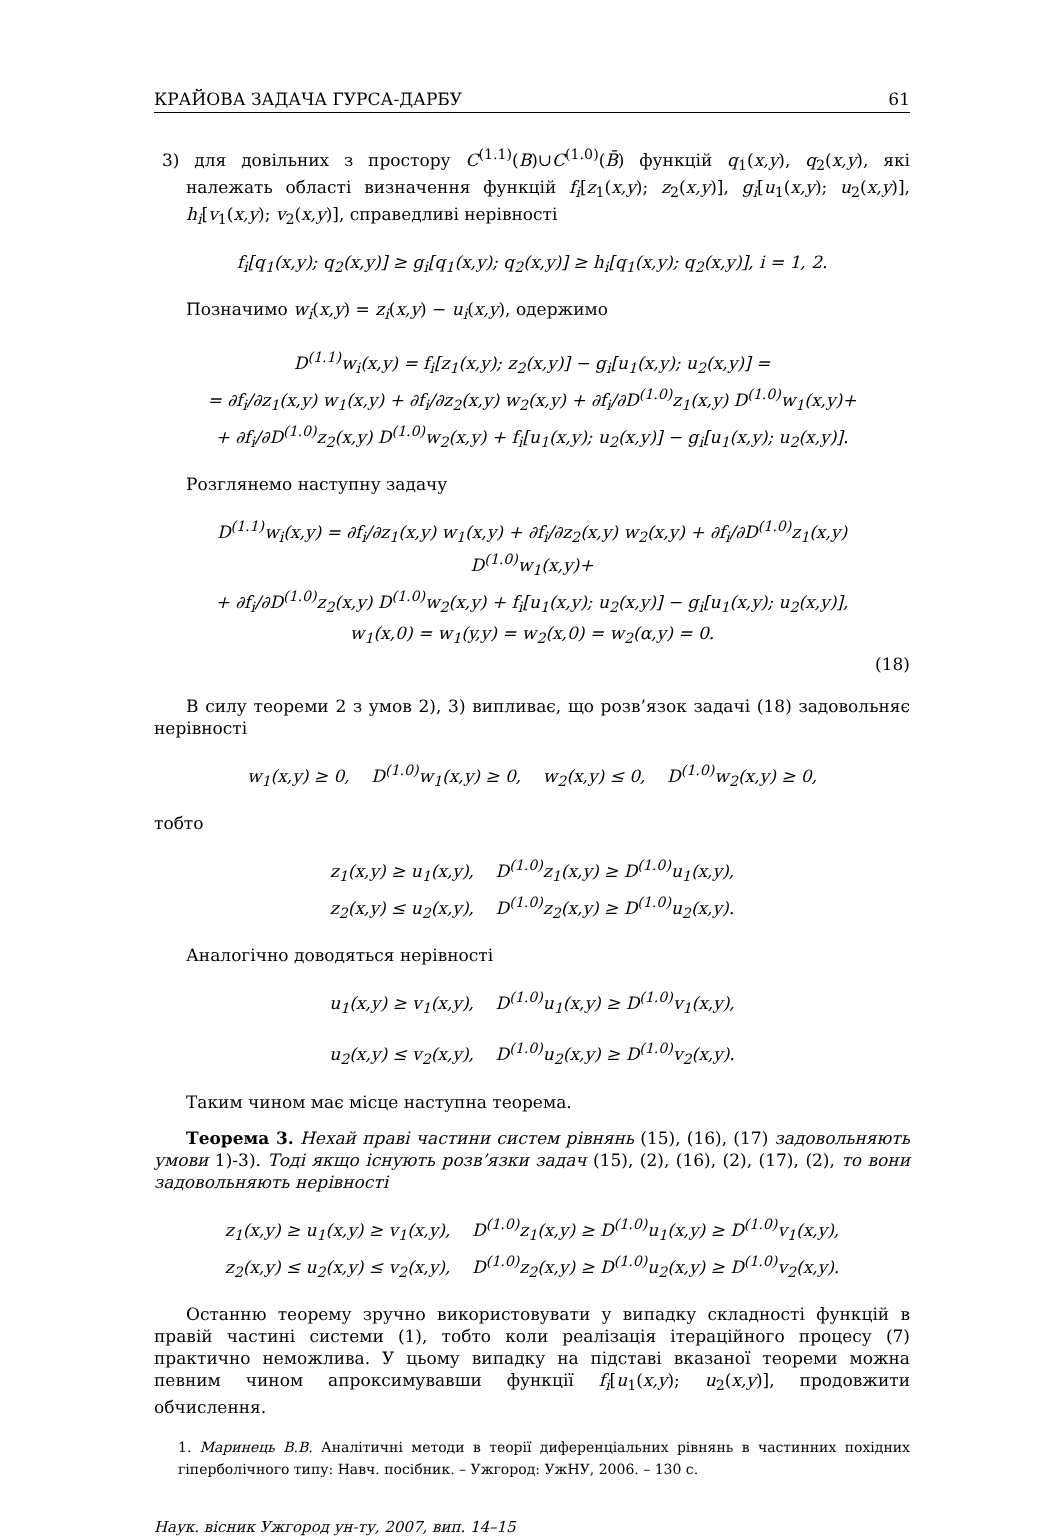КРАЙОВА ЗАДАЧА ГУРСА-ДАРБУ 61
3) для довільних з простору C<sup>(1.1)</sup>(B)∪C<sup>(1.0)</sup>(B̄) функцій q<sub>1</sub>(x,y), q<sub>2</sub>(x,y), які належать області визначення функцій f<sub>i</sub>[z<sub>1</sub>(x,y); z<sub>2</sub>(x,y)], g<sub>i</sub>[u<sub>1</sub>(x,y); u<sub>2</sub>(x,y)], h<sub>i</sub>[v<sub>1</sub>(x,y); v<sub>2</sub>(x,y)], справедливі нерівності
f<sub>i</sub>[q<sub>1</sub>(x,y); q<sub>2</sub>(x,y)] ≥ g<sub>i</sub>[q<sub>1</sub>(x,y); q<sub>2</sub>(x,y)] ≥ h<sub>i</sub>[q<sub>1</sub>(x,y); q<sub>2</sub>(x,y)], i = 1, 2.
Позначимо w<sub>i</sub>(x,y) = z<sub>i</sub>(x,y) − u<sub>i</sub>(x,y), одержимо
D<sup>(1.1)</sup>w<sub>i</sub>(x,y) = f<sub>i</sub>[z<sub>1</sub>(x,y); z<sub>2</sub>(x,y)] − g<sub>i</sub>[u<sub>1</sub>(x,y); u<sub>2</sub>(x,y)] =
= ∂f<sub>i</sub>/∂z<sub>1</sub>(x,y) w<sub>1</sub>(x,y) + ∂f<sub>i</sub>/∂z<sub>2</sub>(x,y) w<sub>2</sub>(x,y) + ∂f<sub>i</sub>/∂D<sup>(1.0)</sup>z<sub>1</sub>(x,y) D<sup>(1.0)</sup>w<sub>1</sub>(x,y)+
+ ∂f<sub>i</sub>/∂D<sup>(1.0)</sup>z<sub>2</sub>(x,y) D<sup>(1.0)</sup>w<sub>2</sub>(x,y) + f<sub>i</sub>[u<sub>1</sub>(x,y); u<sub>2</sub>(x,y)] − g<sub>i</sub>[u<sub>1</sub>(x,y); u<sub>2</sub>(x,y)].
Розглянемо наступну задачу
D<sup>(1.1)</sup>w<sub>i</sub>(x,y) = ∂f<sub>i</sub>/∂z<sub>1</sub>(x,y) w<sub>1</sub>(x,y) + ∂f<sub>i</sub>/∂z<sub>2</sub>(x,y) w<sub>2</sub>(x,y) + ∂f<sub>i</sub>/∂D<sup>(1.0)</sup>z<sub>1</sub>(x,y) D<sup>(1.0)</sup>w<sub>1</sub>(x,y)+
+ ∂f<sub>i</sub>/∂D<sup>(1.0)</sup>z<sub>2</sub>(x,y) D<sup>(1.0)</sup>w<sub>2</sub>(x,y) + f<sub>i</sub>[u<sub>1</sub>(x,y); u<sub>2</sub>(x,y)] − g<sub>i</sub>[u<sub>1</sub>(x,y); u<sub>2</sub>(x,y)],
w<sub>1</sub>(x,0) = w<sub>1</sub>(y,y) = w<sub>2</sub>(x,0) = w<sub>2</sub>(α,y) = 0.
(18)
В силу теореми 2 з умов 2), 3) випливає, що розв’язок задачі (18) задовольняє нерівності
w<sub>1</sub>(x,y) ≥ 0, D<sup>(1.0)</sup>w<sub>1</sub>(x,y) ≥ 0, w<sub>2</sub>(x,y) ≤ 0, D<sup>(1.0)</sup>w<sub>2</sub>(x,y) ≥ 0,
тобто
z<sub>1</sub>(x,y) ≥ u<sub>1</sub>(x,y), D<sup>(1.0)</sup>z<sub>1</sub>(x,y) ≥ D<sup>(1.0)</sup>u<sub>1</sub>(x,y),
z<sub>2</sub>(x,y) ≤ u<sub>2</sub>(x,y), D<sup>(1.0)</sup>z<sub>2</sub>(x,y) ≥ D<sup>(1.0)</sup>u<sub>2</sub>(x,y).
Аналогічно доводяться нерівності
u<sub>1</sub>(x,y) ≥ v<sub>1</sub>(x,y), D<sup>(1.0)</sup>u<sub>1</sub>(x,y) ≥ D<sup>(1.0)</sup>v<sub>1</sub>(x,y),
u<sub>2</sub>(x,y) ≤ v<sub>2</sub>(x,y), D<sup>(1.0)</sup>u<sub>2</sub>(x,y) ≥ D<sup>(1.0)</sup>v<sub>2</sub>(x,y).
Таким чином має місце наступна теорема.
Теорема 3. Нехай праві частини систем рівнянь (15), (16), (17) задовольняють умови 1)-3). Тоді якщо існують розв’язки задач (15), (2), (16), (2), (17), (2), то вони задовольняють нерівності
z<sub>1</sub>(x,y) ≥ u<sub>1</sub>(x,y) ≥ v<sub>1</sub>(x,y), D<sup>(1.0)</sup>z<sub>1</sub>(x,y) ≥ D<sup>(1.0)</sup>u<sub>1</sub>(x,y) ≥ D<sup>(1.0)</sup>v<sub>1</sub>(x,y),
z<sub>2</sub>(x,y) ≤ u<sub>2</sub>(x,y) ≤ v<sub>2</sub>(x,y), D<sup>(1.0)</sup>z<sub>2</sub>(x,y) ≥ D<sup>(1.0)</sup>u<sub>2</sub>(x,y) ≥ D<sup>(1.0)</sup>v<sub>2</sub>(x,y).
Останню теорему зручно використовувати у випадку складності функцій в правій частині системи (1), тобто коли реалізація ітераційного процесу (7) практично неможлива. У цьому випадку на підставі вказаної теореми можна певним чином апроксимувавши функції f<sub>i</sub>[u<sub>1</sub>(x,y); u<sub>2</sub>(x,y)], продовжити обчислення.
1. Маринець В.В. Аналітичні методи в теорії диференціальних рівнянь в частинних похідних гіперболічного типу: Навч. посібник. – Ужгород: УжНУ, 2006. – 130 с.
Наук. вісник Ужгород ун-ту, 2007, вип. 14–15